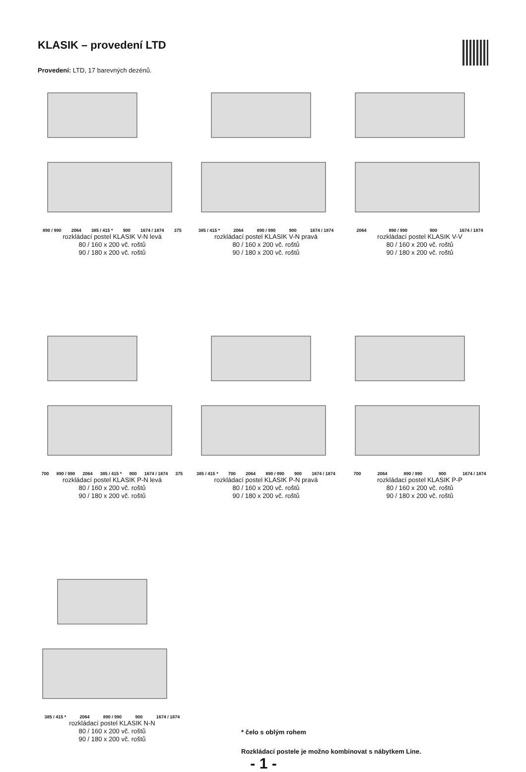KLASIK – provedení LTD
Provedení: LTD, 17 barevných dezénů.
890 / 990 2064 385 / 415 * 900 1674 / 1874 375
rozkládací postel KLASIK V-N levá
80 / 160 x 200 vč. roštů
90 / 180 x 200 vč. roštů
385 / 415 * 2064 890 / 990 900 1674 / 1874
rozkládací postel KLASIK V-N pravá
80 / 160 x 200 vč. roštů
90 / 180 x 200 vč. roštů
2064 890 / 990 900 1674 / 1874
rozkládací postel KLASIK V-V
80 / 160 x 200 vč. roštů
90 / 180 x 200 vč. roštů
700 890 / 990 2064 385 / 415 * 900 1674 / 1874 375
rozkládací postel KLASIK P-N levá
80 / 160 x 200 vč. roštů
90 / 180 x 200 vč. roštů
385 / 415 * 700 2064 890 / 990 900 1674 / 1874
rozkládací postel KLASIK P-N pravá
80 / 160 x 200 vč. roštů
90 / 180 x 200 vč. roštů
700 2064 890 / 990 900 1674 / 1874
rozkládací postel KLASIK P-P
80 / 160 x 200 vč. roštů
90 / 180 x 200 vč. roštů
385 / 415 * 2064 890 / 990 900 1674 / 1874
rozkládací postel KLASIK N-N
80 / 160 x 200 vč. roštů
90 / 180 x 200 vč. roštů
* čelo s oblým rohem
Rozkládací postele je možno kombinovat s nábytkem Line.
- 1 -